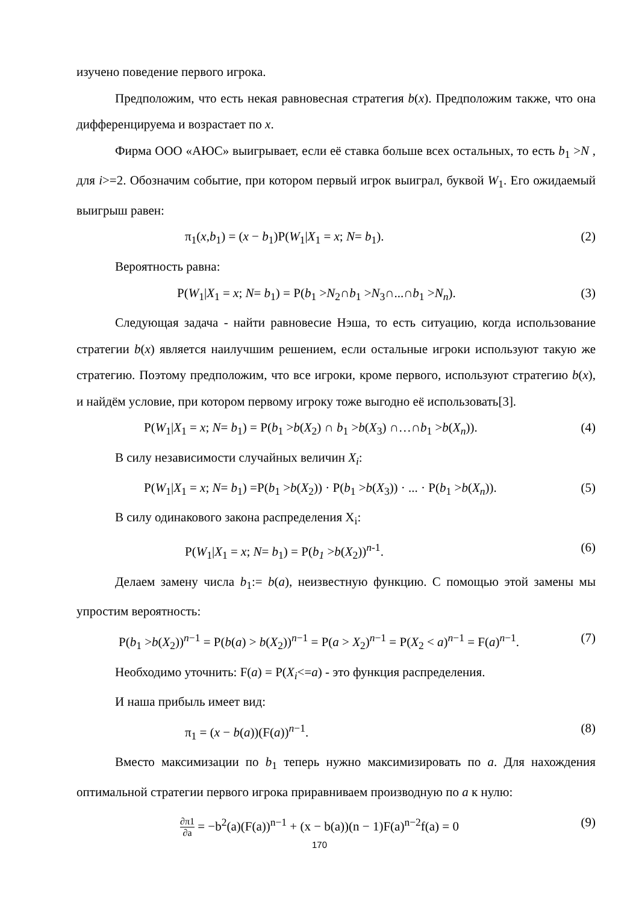изучено поведение первого игрока.
Предположим, что есть некая равновесная стратегия b(x). Предположим также, что она дифференцируема и возрастает по x.
Фирма ООО «АЮС» выигрывает, если её ставка больше всех остальных, то есть b<sub>1</sub> >N , для i>=2. Обозначим событие, при котором первый игрок выиграл, буквой W<sub>1</sub>. Его ожидаемый выигрыш равен:
π<sub>1</sub>(x,b<sub>1</sub>) = (x − b<sub>1</sub>)P(W<sub>1</sub>|X<sub>1</sub> = x; N= b<sub>1</sub>). (2)
Вероятность равна:
P(W<sub>1</sub>|X<sub>1</sub> = x; N= b<sub>1</sub>) = P(b<sub>1</sub> >N<sub>2</sub>∩b<sub>1</sub> >N<sub>3</sub>∩...∩b<sub>1</sub> >N<sub>n</sub>). (3)
Следующая задача - найти равновесие Нэша, то есть ситуацию, когда использование стратегии b(x) является наилучшим решением, если остальные игроки используют такую же стратегию. Поэтому предположим, что все игроки, кроме первого, используют стратегию b(x), и найдём условие, при котором первому игроку тоже выгодно её использовать[3].
P(W<sub>1</sub>|X<sub>1</sub> = x; N= b<sub>1</sub>) = P(b<sub>1</sub> >b(X<sub>2</sub>) ∩ b<sub>1</sub> >b(X<sub>3</sub>) ∩…∩b<sub>1</sub> >b(X<sub>n</sub>)). (4)
В силу независимости случайных величин X<sub>i</sub>:
P(W<sub>1</sub>|X<sub>1</sub> = x; N= b<sub>1</sub>) =P(b<sub>1</sub> >b(X<sub>2</sub>)) · P(b<sub>1</sub> >b(X<sub>3</sub>)) · ... · P(b<sub>1</sub> >b(X<sub>n</sub>)). (5)
В силу одинакового закона распределения X<sub>i</sub>:
P(W<sub>1</sub>|X<sub>1</sub> = x; N= b<sub>1</sub>) = P(b<sub>1</sub> >b(X<sub>2</sub>))<sup>n-1</sup>. (6)
Делаем замену числа b<sub>1</sub>:= b(a), неизвестную функцию. С помощью этой замены мы упростим вероятность:
P(b<sub>1</sub> >b(X<sub>2</sub>))<sup>n−1</sup> = P(b(a) > b(X<sub>2</sub>))<sup>n−1</sup> = P(a > X<sub>2</sub>)<sup>n−1</sup> = P(X<sub>2</sub> < a)<sup>n−1</sup> = F(a)<sup>n−1</sup>. (7)
Необходимо уточнить: F(a) = P(X<sub>i</sub><=a) - это функция распределения.
И наша прибыль имеет вид:
π<sub>1</sub> = (x − b(a))(F(a))<sup>n−1</sup>. (8)
Вместо максимизации по b<sub>1</sub> теперь нужно максимизировать по a. Для нахождения оптимальной стратегии первого игрока приравниваем производную по a к нулю:
∂π1 ∂a = −b<sup>2</sup>(a)(F(a))<sup>n−1</sup> + (x − b(a))(n − 1)F(a)<sup>n−2</sup>f(a) = 0 (9)
170